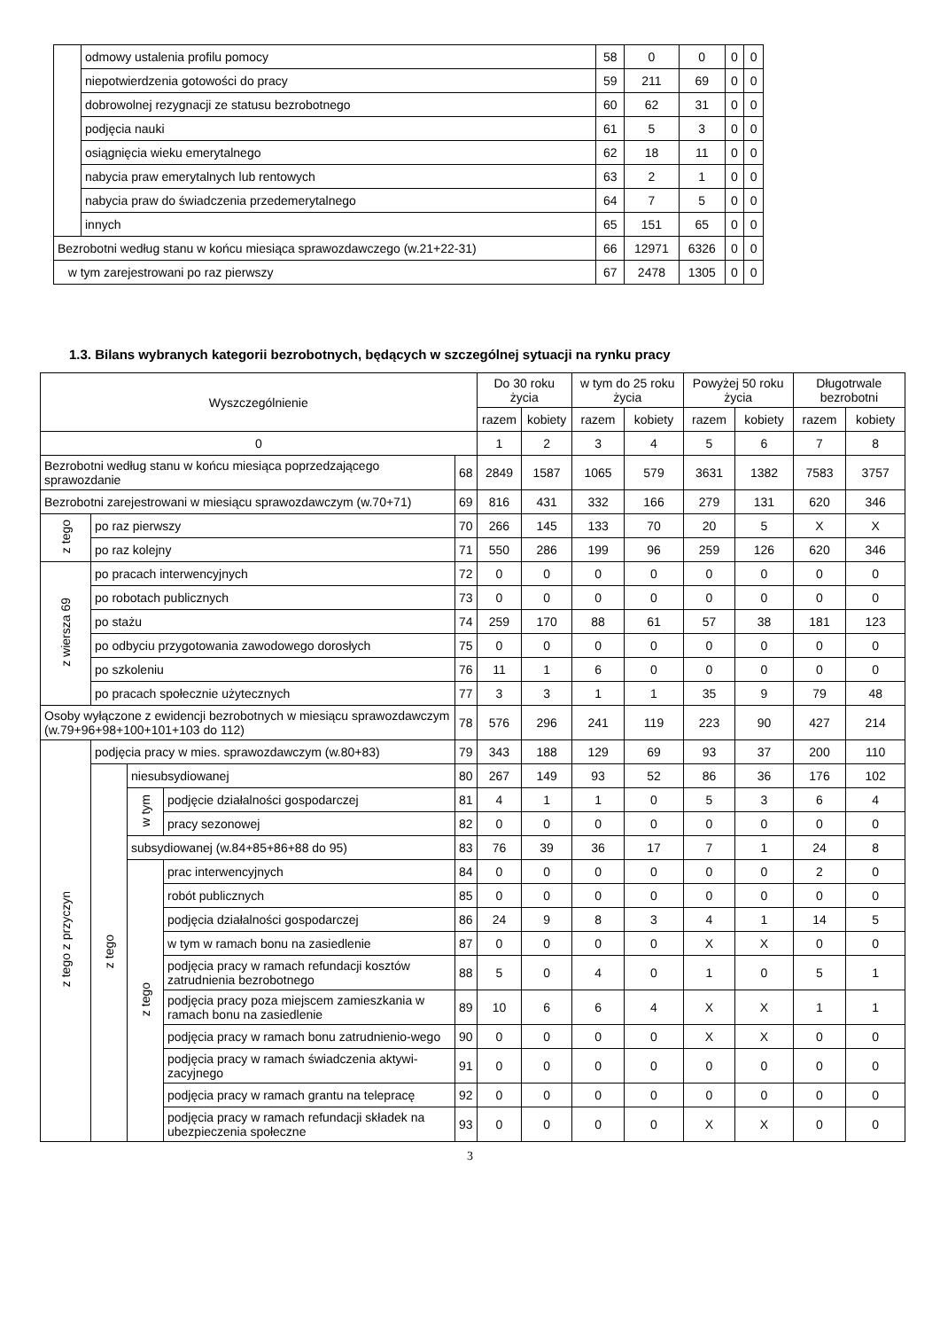| | odmowy ustalenia profilu pomocy | 58 | 0 | 0 | 0 | 0 |
| | niepotwierdzenia gotowości do pracy | 59 | 211 | 69 | 0 | 0 |
| | dobrowolnej rezygnacji ze statusu bezrobotnego | 60 | 62 | 31 | 0 | 0 |
| | podjęcia nauki | 61 | 5 | 3 | 0 | 0 |
| | osiągnięcia wieku emerytalnego | 62 | 18 | 11 | 0 | 0 |
| | nabycia praw emerytalnych lub rentowych | 63 | 2 | 1 | 0 | 0 |
| | nabycia praw do świadczenia przedemerytalnego | 64 | 7 | 5 | 0 | 0 |
| | innych | 65 | 151 | 65 | 0 | 0 |
| Bezrobotni według stanu w końcu miesiąca sprawozdawczego (w.21+22-31) | | 66 | 12971 | 6326 | 0 | 0 |
| w tym zarejestrowani po raz pierwszy | | 67 | 2478 | 1305 | 0 | 0 |
1.3. Bilans wybranych kategorii bezrobotnych, będących w szczególnej sytuacji na rynku pracy
| Wyszczególnienie | | | | | Do 30 roku życia | | w tym do 25 roku życia | | Powyżej 50 roku życia | | Długotrwale bezrobotni | |
| | | | | | razem | kobiety | razem | kobiety | razem | kobiety | razem | kobiety |
| 0 | | | | | 1 | 2 | 3 | 4 | 5 | 6 | 7 | 8 |
| Bezrobotni według stanu w końcu miesiąca poprzedzającego sprawozdanie | | | | 68 | 2849 | 1587 | 1065 | 579 | 3631 | 1382 | 7583 | 3757 |
| Bezrobotni zarejestrowani w miesiącu sprawozdawczym (w.70+71) | | | | 69 | 816 | 431 | 332 | 166 | 279 | 131 | 620 | 346 |
| z tego | po raz pierwszy | | | 70 | 266 | 145 | 133 | 70 | 20 | 5 | X | X |
| | po raz kolejny | | | 71 | 550 | 286 | 199 | 96 | 259 | 126 | 620 | 346 |
| z wiersza 69 | po pracach interwencyjnych | | | 72 | 0 | 0 | 0 | 0 | 0 | 0 | 0 | 0 |
| | po robotach publicznych | | | 73 | 0 | 0 | 0 | 0 | 0 | 0 | 0 | 0 |
| | po stażu | | | 74 | 259 | 170 | 88 | 61 | 57 | 38 | 181 | 123 |
| | po odbyciu przygotowania zawodowego dorosłych | | | 75 | 0 | 0 | 0 | 0 | 0 | 0 | 0 | 0 |
| | po szkoleniu | | | 76 | 11 | 1 | 6 | 0 | 0 | 0 | 0 | 0 |
| | po pracach społecznie użytecznych | | | 77 | 3 | 3 | 1 | 1 | 35 | 9 | 79 | 48 |
| Osoby wyłączone z ewidencji bezrobotnych w miesiącu sprawozdawczym (w.79+96+98+100+101+103 do 112) | | | | 78 | 576 | 296 | 241 | 119 | 223 | 90 | 427 | 214 |
| z tego z przyczyn | podjęcia pracy w mies. sprawozdawczym (w.80+83) | | | 79 | 343 | 188 | 129 | 69 | 93 | 37 | 200 | 110 |
| | z tego | niesubsydiowanej | | 80 | 267 | 149 | 93 | 52 | 86 | 36 | 176 | 102 |
| | | w tym | podjęcie działalności gospodarczej | 81 | 4 | 1 | 1 | 0 | 5 | 3 | 6 | 4 |
| | | | pracy sezonowej | 82 | 0 | 0 | 0 | 0 | 0 | 0 | 0 | 0 |
| | | subsydiowanej (w.84+85+86+88 do 95) | | 83 | 76 | 39 | 36 | 17 | 7 | 1 | 24 | 8 |
| | | z tego | prac interwencyjnych | 84 | 0 | 0 | 0 | 0 | 0 | 0 | 2 | 0 |
| | | | robót publicznych | 85 | 0 | 0 | 0 | 0 | 0 | 0 | 0 | 0 |
| | | | podjęcia działalności gospodarczej | 86 | 24 | 9 | 8 | 3 | 4 | 1 | 14 | 5 |
| | | | w tym w ramach bonu na zasiedlenie | 87 | 0 | 0 | 0 | 0 | X | X | 0 | 0 |
| | | | podjęcia pracy w ramach refundacji kosztów zatrudnienia bezrobotnego | 88 | 5 | 0 | 4 | 0 | 1 | 0 | 5 | 1 |
| | | | podjęcia pracy poza miejscem zamieszkania w ramach bonu na zasiedlenie | 89 | 10 | 6 | 6 | 4 | X | X | 1 | 1 |
| | | | podjęcia pracy w ramach bonu zatrudnienio-wego | 90 | 0 | 0 | 0 | 0 | X | X | 0 | 0 |
| | | | podjęcia pracy w ramach świadczenia aktywi-zacyjnego | 91 | 0 | 0 | 0 | 0 | 0 | 0 | 0 | 0 |
| | | | podjęcia pracy w ramach grantu na telepracę | 92 | 0 | 0 | 0 | 0 | 0 | 0 | 0 | 0 |
| | | | podjęcia pracy w ramach refundacji składek na ubezpieczenia społeczne | 93 | 0 | 0 | 0 | 0 | X | X | 0 | 0 |
3